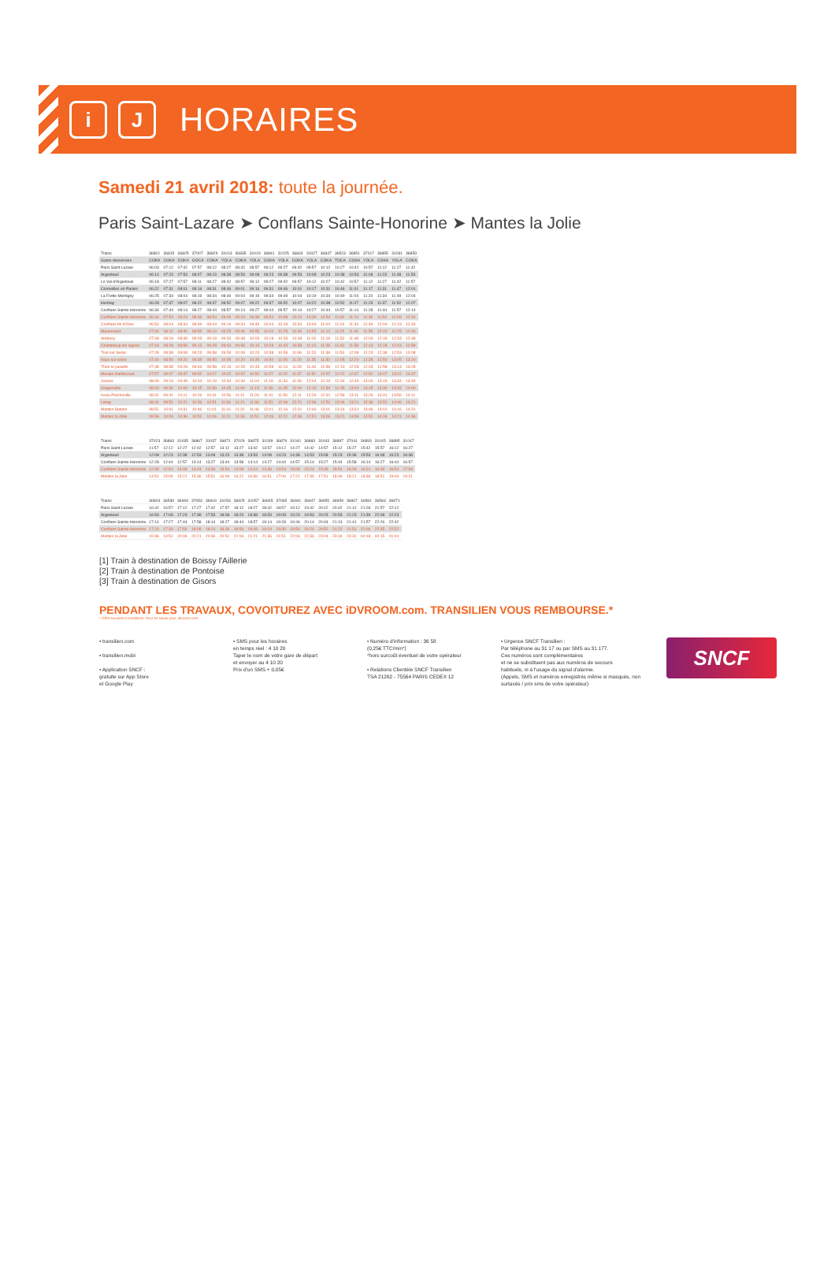i J
HORAIRES
Samedi 21 avril 2018: toute la journée.
Paris Saint-Lazare ➤ Conflans Sainte-Honorine ➤ Mantes la Jolie
| Trains | 36801 | 36815 | 36825 | 37007 | 36829 | 31013 | 36835 | 31019 | 36841 | 31025 | 36843 | 31027 | 36847 | 36523 | 36851 | 37017 | 36855 | 31031 | 36859 |
| Gares desservies | COKA | COKA | COKA | GOCA | COKA | YOLA | COKA | YOLA | COKA | YOLA | COKA | YOLA | COKA | TOCA | COKA | YOLA | COKA | YOLA | COKA |
| Paris Saint-Lazare | 06:03 | 07:12 | 07:42 | 07:57 | 08:12 | 08:27 | 08:42 | 08:57 | 09:12 | 09:27 | 09:42 | 09:57 | 10:12 | 10:27 | 10:42 | 10:57 | 11:12 | 11:27 | 11:42 |
| Argenteuil | 06:14 | 07:23 | 07:53 | 08:07 | 08:23 | 08:38 | 08:53 | 09:08 | 09:23 | 09:38 | 09:53 | 10:08 | 10:23 | 10:38 | 10:53 | 11:08 | 11:23 | 11:38 | 11:53 |
| Le Val d'Argenteuil | 06:18 | 07:27 | 07:57 | 08:11 | 08:27 | 08:42 | 08:57 | 09:12 | 09:27 | 09:42 | 09:57 | 10:12 | 10:27 | 10:42 | 10:57 | 11:12 | 11:27 | 11:42 | 11:57 |
| Cormeilles en Parisis | 06:22 | 07:31 | 08:01 | 08:16 | 08:31 | 08:46 | 09:01 | 09:16 | 09:31 | 09:46 | 10:01 | 10:17 | 10:31 | 10:46 | 11:01 | 11:17 | 11:31 | 11:47 | 12:01 |
| La Frette Montigny | 06:25 | 07:34 | 08:04 | 08:19 | 08:34 | 08:49 | 09:04 | 09:19 | 09:34 | 09:49 | 10:04 | 10:19 | 10:34 | 10:49 | 11:04 | 11:20 | 11:34 | 11:49 | 12:04 |
| Herblay | 06:28 | 07:37 | 08:07 | 08:22 | 08:37 | 08:52 | 09:07 | 09:22 | 09:37 | 09:52 | 10:07 | 10:22 | 10:38 | 10:52 | 11:07 | 11:23 | 11:37 | 11:52 | 12:07 |
| Conflans Sainte-Honorine | 06:34 | 07:44 | 08:14 | 08:27 | 08:44 | 08:57 | 09:14 | 09:27 | 09:44 | 09:57 | 10:14 | 10:27 | 10:44 | 10:57 | 11:14 | 11:28 | 11:44 | 11:57 | 12:14 |
| Conflans Sainte-Honorine | 06:44 | 07:54 | 08:24 | 08:39 | 08:54 | 09:09 | 09:24 | 09:39 | 09:54 | 10:09 | 10:24 | 10:39 | 10:54 | 11:09 | 11:24 | 11:39 | 11:54 | 12:09 | 12:24 |
| Conflans fin d'Oise | 06:54 | 08:04 | 08:34 | 08:49 | 09:04 | 09:19 | 09:34 | 09:49 | 10:04 | 10:19 | 10:34 | 10:49 | 11:04 | 11:19 | 11:34 | 11:49 | 12:04 | 12:19 | 12:34 |
| Maurecourt | 07:00 | 08:10 | 08:40 | 08:55 | 09:10 | 09:25 | 09:40 | 09:55 | 10:10 | 10:25 | 10:40 | 10:55 | 11:10 | 11:25 | 11:40 | 11:55 | 12:10 | 12:25 | 12:40 |
| Andresy | 07:08 | 08:18 | 08:48 | 09:03 | 09:18 | 09:33 | 09:48 | 10:03 | 10:18 | 10:33 | 10:48 | 11:03 | 11:18 | 11:33 | 11:48 | 12:03 | 12:18 | 12:33 | 12:48 |
| Chanteloup les vignes | 07:18 | 08:28 | 08:58 | 09:13 | 09:28 | 09:43 | 09:58 | 10:13 | 10:28 | 10:43 | 10:58 | 11:13 | 11:28 | 11:43 | 11:58 | 12:13 | 12:28 | 12:43 | 12:58 |
| Triel sur Seine | 07:28 | 08:38 | 09:08 | 09:23 | 09:38 | 09:53 | 10:08 | 10:23 | 10:38 | 10:53 | 11:08 | 11:23 | 11:38 | 11:53 | 12:08 | 12:23 | 12:38 | 12:53 | 13:08 |
| Vaux sur seine | 07:40 | 08:50 | 09:20 | 09:35 | 09:50 | 10:05 | 10:20 | 10:35 | 10:50 | 11:05 | 11:20 | 11:35 | 11:50 | 12:05 | 12:20 | 12:35 | 12:50 | 13:05 | 13:20 |
| Thun le paradis | 07:48 | 08:58 | 09:28 | 09:43 | 09:58 | 10:13 | 10:28 | 10:43 | 10:58 | 11:13 | 11:28 | 11:43 | 11:58 | 12:13 | 12:28 | 12:43 | 12:58 | 13:13 | 13:28 |
| Meulan Hardricourt | 07:57 | 09:07 | 09:37 | 09:52 | 10:07 | 10:22 | 10:37 | 10:52 | 11:07 | 11:22 | 11:37 | 11:52 | 12:07 | 12:22 | 12:37 | 12:52 | 13:07 | 13:22 | 13:37 |
| Juziers | 08:09 | 09:19 | 09:49 | 10:04 | 10:19 | 10:34 | 10:49 | 11:04 | 11:19 | 11:34 | 11:49 | 12:04 | 12:19 | 12:34 | 12:49 | 13:04 | 13:19 | 13:34 | 13:49 |
| Gargenville | 08:20 | 09:30 | 10:00 | 10:15 | 10:30 | 10:45 | 11:00 | 11:15 | 11:30 | 11:45 | 12:00 | 12:15 | 12:30 | 12:45 | 13:00 | 13:15 | 13:30 | 13:45 | 14:00 |
| Issou Porcheville | 08:31 | 09:41 | 10:11 | 10:26 | 10:41 | 10:56 | 11:11 | 11:26 | 11:41 | 11:56 | 12:11 | 12:26 | 12:41 | 12:56 | 13:11 | 13:26 | 13:41 | 13:56 | 14:11 |
| Limay | 08:41 | 09:51 | 10:21 | 10:36 | 10:51 | 11:06 | 11:21 | 11:36 | 11:51 | 12:06 | 12:21 | 12:36 | 12:51 | 13:06 | 13:21 | 13:36 | 13:51 | 14:06 | 14:21 |
| Mantes Station | 08:51 | 10:01 | 10:31 | 10:46 | 11:01 | 11:16 | 11:31 | 11:46 | 12:01 | 12:16 | 12:31 | 12:46 | 13:01 | 13:16 | 13:31 | 13:46 | 14:01 | 14:16 | 14:31 |
| Mantes la Jolie | 08:56 | 10:06 | 10:36 | 10:51 | 11:06 | 11:21 | 11:36 | 11:51 | 12:06 | 12:21 | 12:36 | 12:51 | 13:06 | 13:21 | 13:36 | 13:51 | 14:06 | 14:21 | 14:36 |
| Trains | 37023 | 36863 | 31035 | 36867 | 31037 | 36871 | 37029 | 36875 | 31039 | 36879 | 31041 | 36883 | 31043 | 36887 | 37041 | 36893 | 31045 | 36895 | 31047 |
| Paris Saint-Lazare | 11:57 | 12:12 | 12:27 | 12:42 | 12:57 | 13:12 | 13:27 | 13:42 | 13:57 | 14:12 | 14:27 | 14:42 | 14:57 | 15:12 | 15:27 | 15:42 | 15:57 | 16:12 | 16:27 |
| Argenteuil | 12:08 | 12:23 | 12:38 | 12:53 | 13:08 | 13:23 | 13:38 | 13:53 | 14:08 | 14:23 | 14:38 | 14:53 | 15:08 | 15:23 | 15:38 | 15:53 | 16:08 | 16:23 | 16:38 |
| Conflans Sainte-Honorine | 12:28 | 12:44 | 12:57 | 13:14 | 13:27 | 13:44 | 13:58 | 14:14 | 14:27 | 14:44 | 14:57 | 15:14 | 15:27 | 15:44 | 15:58 | 16:14 | 16:27 | 16:44 | 16:57 |
| Conflans Sainte-Honorine | 12:39 | 12:54 | 13:09 | 13:24 | 13:39 | 13:54 | 14:09 | 14:24 | 14:39 | 14:54 | 15:09 | 15:24 | 15:39 | 15:54 | 16:09 | 16:24 | 16:39 | 16:54 | 17:09 |
| Mantes la Jolie | 14:51 | 15:06 | 15:21 | 15:36 | 15:51 | 16:06 | 16:21 | 16:36 | 16:51 | 17:06 | 17:21 | 17:36 | 17:51 | 18:06 | 18:21 | 18:36 | 18:51 | 19:06 | 19:21 |
| Trains | 36903 | 36539 | 36909 | 37053 | 36919 | 31053 | 36925 | 31057 | 36935 | 37065 | 36941 | 36947 | 36955 | 36959 | 36967 | 36581 | 36583 | 36971 |
| Paris Saint-Lazare | 16:42 | 16:57 | 17:12 | 17:27 | 17:42 | 17:57 | 18:12 | 18:27 | 18:42 | 18:57 | 19:12 | 19:42 | 20:12 | 20:42 | 21:12 | 21:28 | 21:57 | 22:12 |
| Argenteuil | 16:53 | 17:08 | 17:23 | 17:38 | 17:53 | 18:08 | 18:23 | 18:38 | 18:53 | 19:08 | 19:23 | 19:53 | 20:23 | 20:53 | 21:23 | 21:39 | 22:08 | 22:23 |
| Conflans Sainte-Honorine | 17:14 | 17:27 | 17:44 | 17:58 | 18:14 | 18:27 | 18:44 | 18:57 | 19:14 | 19:28 | 19:44 | 20:14 | 20:44 | 21:13 | 21:41 | 21:57 | 22:26 | 22:42 |
| Conflans Sainte-Honorine | 17:24 | 17:39 | 17:54 | 18:09 | 18:24 | 18:39 | 18:54 | 19:09 | 19:24 | 19:39 | 19:54 | 20:24 | 20:52 | 21:22 | 21:51 | 22:06 | 22:35 | 22:52 |
| Mantes la Jolie | 19:36 | 19:51 | 20:06 | 20:21 | 20:36 | 20:51 | 21:06 | 21:21 | 21:36 | 21:51 | 22:06 | 22:36 | 23:04 | 23:34 | 23:31 | 00:18 | 00:15 | 01:04 |
[1] Train à destination de Boissy l'Aillerie
[2] Train à destination de Pontoise
[3] Train à destination de Gisors
PENDANT LES TRAVAUX, COVOITUREZ AVEC iDVROOM.com. TRANSILIEN VOUS REMBOURSE.*
* Offre soumise à conditions. Pour en savoir plus, idvroom.com
• transilien.com
• transilien.mobi
• Application SNCF :
gratuite sur App Store
et Google Play
• SMS pour les horaires
en temps réel : 4 10 20
Taper le nom de votre gare de départ
et envoyer au 4 10 20
Prix d'un SMS + 0,05€
• Numéro d'information : 36 58
(0,25€ TTC/min*)
*hors surcoût éventuel de votre opérateur
• Relations Clientèle SNCF Transilien
TSA 21262 - 75564 PARIS CEDEX 12
• Urgence SNCF Transilien :
Par téléphone au 31 17 ou par SMS au 31 177.
Ces numéros sont complémentaires
et ne se substituent pas aux numéros de secours
habituels, ni à l'usage du signal d'alarme.
(Appels, SMS et numéros enregistrés même si masqués, non surtaxés / prix sms de votre opérateur)
SNCF